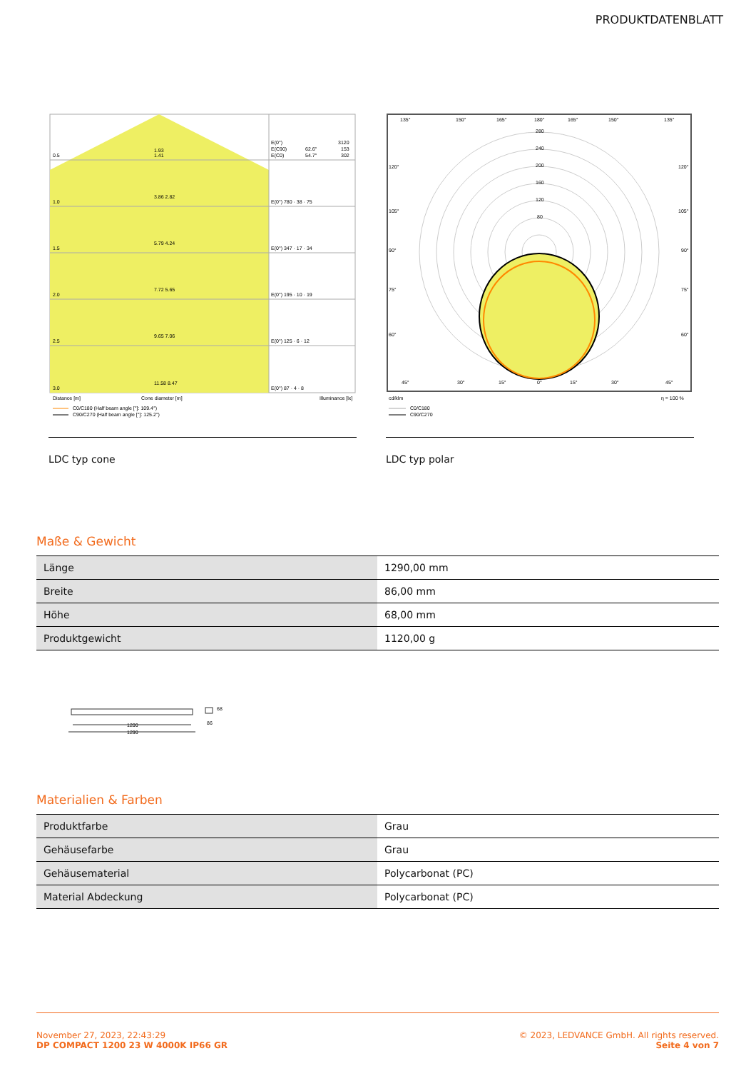PRODUKTDATENBLATT
0.5
1.93
1.41
E(0°)
E(C90)
E(C0)
62.6°
54.7°
3120
153
302
1.0
3.86 2.82
E(0°) 780 · 38 · 75
1.5
5.79 4.24
E(0°) 347 · 17 · 34
2.0
7.72 5.65
E(0°) 195 · 10 · 19
2.5
9.65 7.06
E(0°) 125 · 6 · 12
3.0
11.58 8.47
E(0°) 87 · 4 · 8
Distance [m]
Cone diameter [m]
Illuminance [lx]
C0/C180 (Half beam angle [°]: 109.4°)
C90/C270 (Half beam angle [°]: 125.2°)
LDC typ cone
280
240
200
160
120
80
135°
150°
165°
180°
165°
150°
135°
120°
120°
105°
105°
90°
90°
75°
75°
60°
60°
45°
30°
15°
0°
15°
30°
45°
cd/klm
η = 100 %
C0/C180
C90/C270
LDC typ polar
Maße & Gewicht
| Länge | 1290,00 mm |
| Breite | 86,00 mm |
| Höhe | 68,00 mm |
| Produktgewicht | 1120,00 g |
1200
1290
86
68
Materialien & Farben
| Produktfarbe | Grau |
| Gehäusefarbe | Grau |
| Gehäusematerial | Polycarbonat (PC) |
| Material Abdeckung | Polycarbonat (PC) |
November 27, 2023, 22:43:29
DP COMPACT 1200 23 W 4000K IP66 GR
© 2023, LEDVANCE GmbH. All rights reserved.
Seite 4 von 7